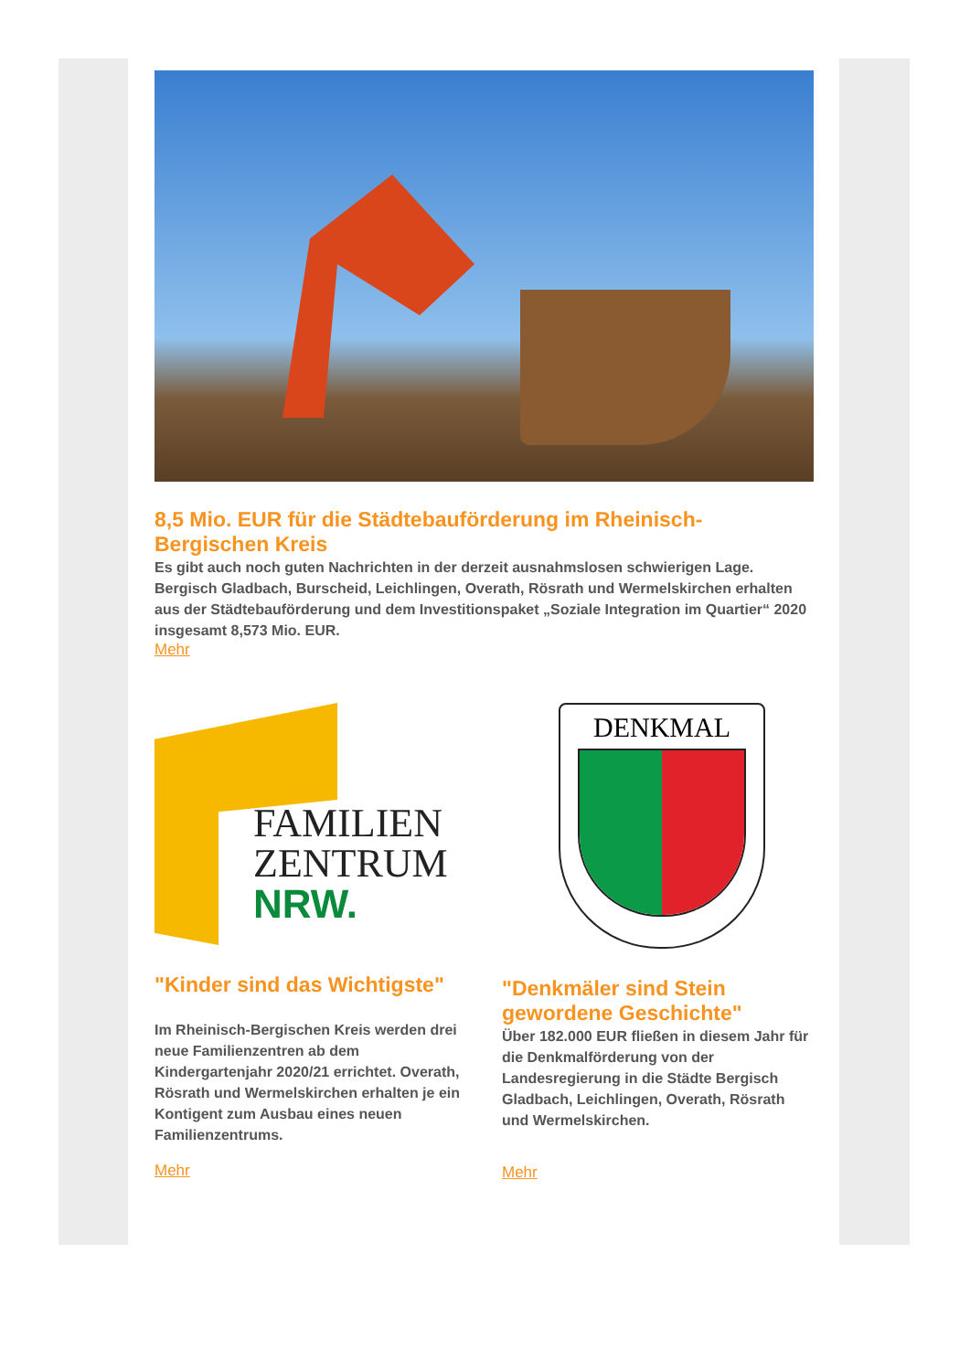8,5 Mio. EUR für die Städtebauförderung im Rheinisch-Bergischen Kreis
Es gibt auch noch guten Nachrichten in der derzeit ausnahmslosen schwierigen Lage. Bergisch Gladbach, Burscheid, Leichlingen, Overath, Rösrath und Wermelskirchen erhalten aus der Städtebauförderung und dem Investitionspaket „Soziale Integration im Quartier“ 2020 insgesamt 8,573 Mio. EUR.
Mehr
FAMILIEN
ZENTRUM
NRW.
"Kinder sind das Wichtigste"
Im Rheinisch-Bergischen Kreis werden drei neue Familienzentren ab dem Kindergartenjahr 2020/21 errichtet. Overath, Rösrath und Wermelskirchen erhalten je ein Kontigent zum Ausbau eines neuen Familienzentrums.
Mehr
DENKMAL
"Denkmäler sind Stein gewordene Geschichte"
Über 182.000 EUR fließen in diesem Jahr für die Denkmalförderung von der Landesregierung in die Städte Bergisch Gladbach, Leichlingen, Overath, Rösrath und Wermelskirchen.
Mehr